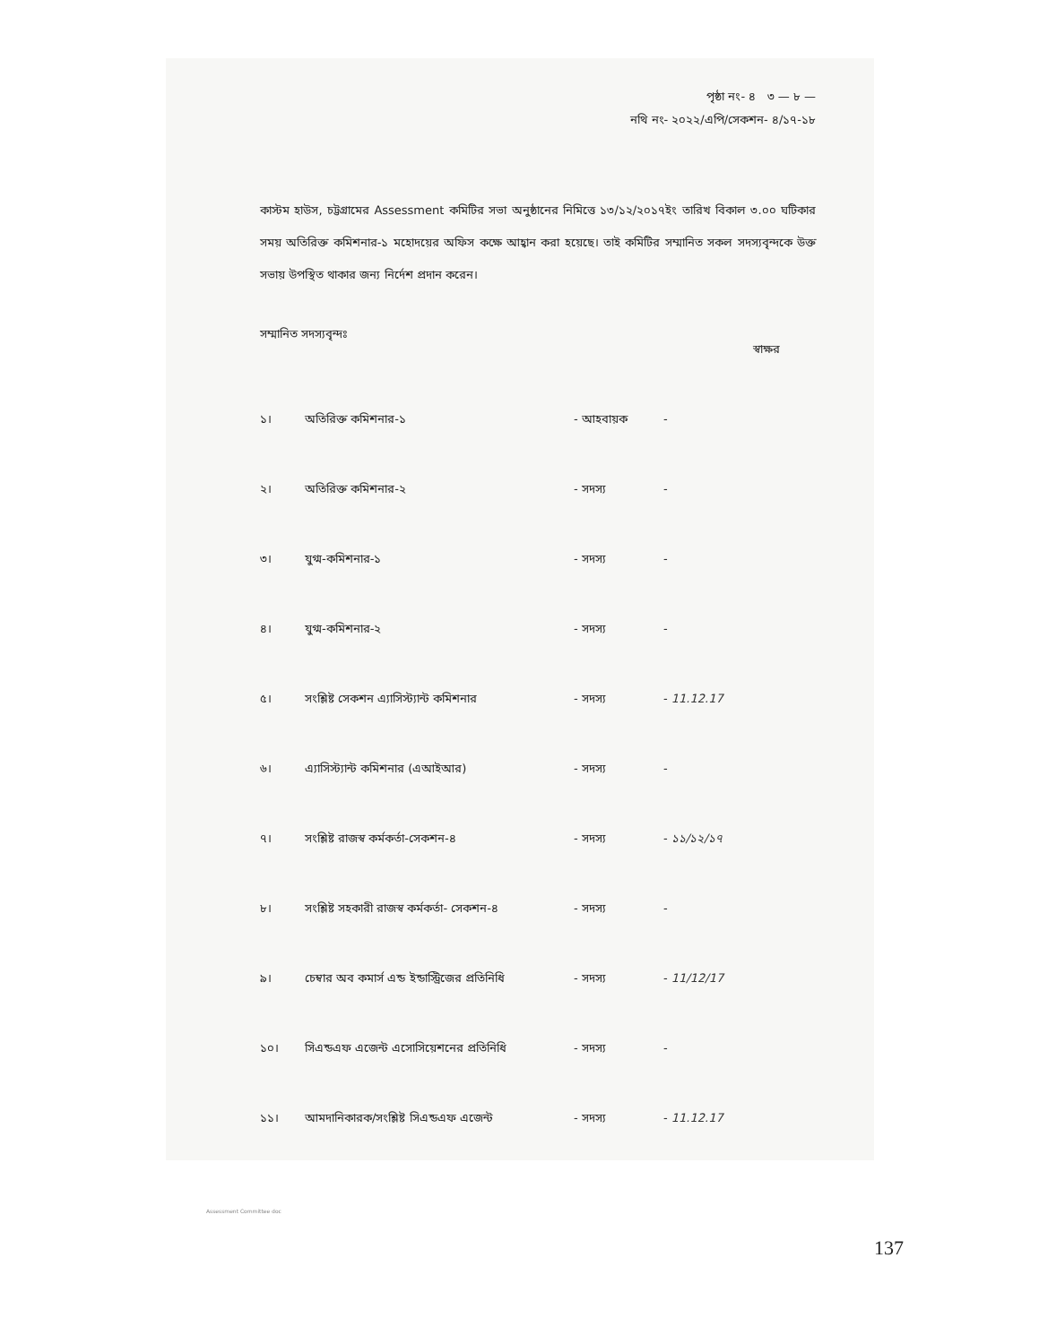পৃষ্ঠা নং- ৪ ৩ — ৮ —
নথি নং- ২০২২/এপি/সেকশন- ৪/১৭-১৮
কাস্টম হাউস, চট্টগ্রামের Assessment কমিটির সভা অনুষ্ঠানের নিমিত্তে ১৩/১২/২০১৭ইং তারিখ বিকাল ৩.০০ ঘটিকার সময় অতিরিক্ত কমিশনার-১ মহোদয়ের অফিস কক্ষে আহ্বান করা হয়েছে। তাই কমিটির সম্মানিত সকল সদস্যবৃন্দকে উক্ত সভায় উপস্থিত থাকার জন্য নির্দেশ প্রদান করেন।
সম্মানিত সদস্যবৃন্দঃ
| | | | স্বাক্ষর |
| ১। | অতিরিক্ত কমিশনার-১ | - আহবায়ক | - |
| ২। | অতিরিক্ত কমিশনার-২ | - সদস্য | - |
| ৩। | যুগ্ম-কমিশনার-১ | - সদস্য | - |
| ৪। | যুগ্ম-কমিশনার-২ | - সদস্য | - |
| ৫। | সংশ্লিষ্ট সেকশন এ্যাসিস্ট্যান্ট কমিশনার | - সদস্য | - 11.12.17 |
| ৬। | এ্যাসিস্ট্যান্ট কমিশনার (এআইআর) | - সদস্য | - |
| ৭। | সংশ্লিষ্ট রাজস্ব কর্মকর্তা-সেকশন-৪ | - সদস্য | - ১১/১২/১৭ |
| ৮। | সংশ্লিষ্ট সহকারী রাজস্ব কর্মকর্তা- সেকশন-৪ | - সদস্য | - |
| ৯। | চেম্বার অব কমার্স এন্ড ইন্ডাস্ট্রিজের প্রতিনিধি | - সদস্য | - 11/12/17 |
| ১০। | সিএন্ডএফ এজেন্ট এসোসিয়েশনের প্রতিনিধি | - সদস্য | - |
| ১১। | আমদানিকারক/সংশ্লিষ্ট সিএন্ডএফ এজেন্ট | - সদস্য | - 11.12.17 |
Assessment Committee doc
137